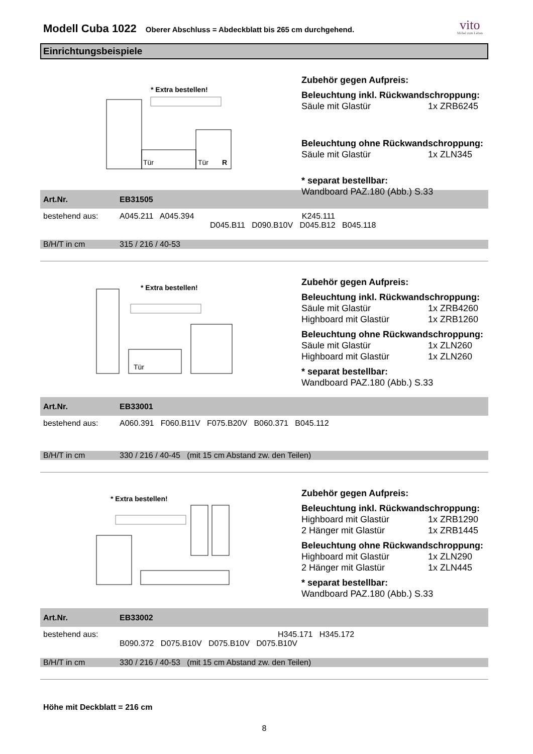Modell Cuba 1022
Oberer Abschluss = Abdeckblatt bis 265 cm durchgehend.
vito
Möbel zum Leben
Einrichtungsbeispiele
* Extra bestellen!
Tür
Tür
R
Zubehör gegen Aufpreis:
Beleuchtung inkl. Rückwandschroppung:
Säule mit Glastür 1x ZRB6245
Beleuchtung ohne Rückwandschroppung:
Säule mit Glastür 1x ZLN345
* separat bestellbar:
Wandboard PAZ.180 (Abb.) S.33
| Art.Nr. | EB31505 |
| bestehend aus: | A045.211 A045.394 K245.111 D045.B11 D090.B10V D045.B12 B045.118 |
| B/H/T in cm | 315 / 216 / 40-53 |
* Extra bestellen!
Tür
Zubehör gegen Aufpreis:
Beleuchtung inkl. Rückwandschroppung:
Säule mit Glastür 1x ZRB4260
Highboard mit Glastür 1x ZRB1260
Beleuchtung ohne Rückwandschroppung:
Säule mit Glastür 1x ZLN260
Highboard mit Glastür 1x ZLN260
* separat bestellbar:
Wandboard PAZ.180 (Abb.) S.33
| Art.Nr. | EB33001 |
| bestehend aus: | A060.391 F060.B11V F075.B20V B060.371 B045.112 |
| B/H/T in cm | 330 / 216 / 40-45 (mit 15 cm Abstand zw. den Teilen) |
* Extra bestellen!
Zubehör gegen Aufpreis:
Beleuchtung inkl. Rückwandschroppung:
Highboard mit Glastür 1x ZRB1290
2 Hänger mit Glastür 1x ZRB1445
Beleuchtung ohne Rückwandschroppung:
Highboard mit Glastür 1x ZLN290
2 Hänger mit Glastür 1x ZLN445
* separat bestellbar:
Wandboard PAZ.180 (Abb.) S.33
| Art.Nr. | EB33002 |
| bestehend aus: | H345.171 H345.172 B090.372 D075.B10V D075.B10V D075.B10V |
| B/H/T in cm | 330 / 216 / 40-53 (mit 15 cm Abstand zw. den Teilen) |
Höhe mit Deckblatt = 216 cm
8